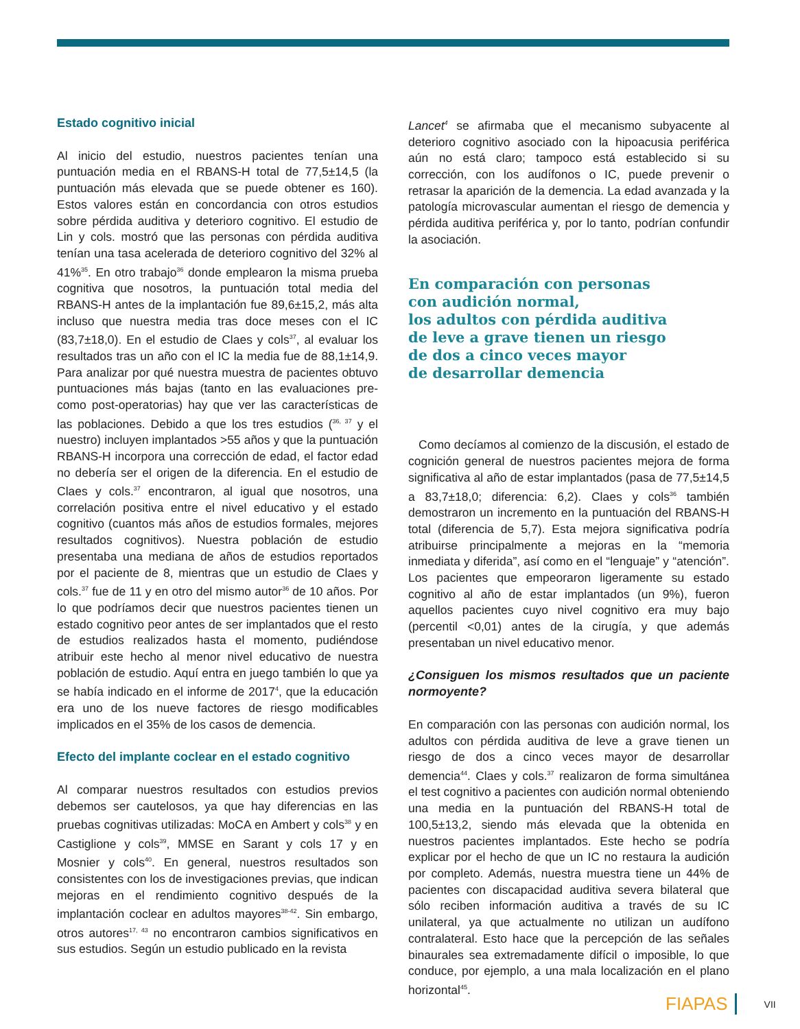Estado cognitivo inicial
Al inicio del estudio, nuestros pacientes tenían una puntuación media en el RBANS-H total de 77,5±14,5 (la puntuación más elevada que se puede obtener es 160). Estos valores están en concordancia con otros estudios sobre pérdida auditiva y deterioro cognitivo. El estudio de Lin y cols. mostró que las personas con pérdida auditiva tenían una tasa acelerada de deterioro cognitivo del 32% al 41%<sup>35</sup>. En otro trabajo<sup>36</sup> donde emplearon la misma prueba cognitiva que nosotros, la puntuación total media del RBANS-H antes de la implantación fue 89,6±15,2, más alta incluso que nuestra media tras doce meses con el IC (83,7±18,0). En el estudio de Claes y cols<sup>37</sup>, al evaluar los resultados tras un año con el IC la media fue de 88,1±14,9. Para analizar por qué nuestra muestra de pacientes obtuvo puntuaciones más bajas (tanto en las evaluaciones pre- como post-operatorias) hay que ver las características de las poblaciones. Debido a que los tres estudios (<sup>36, 37</sup> y el nuestro) incluyen implantados >55 años y que la puntuación RBANS-H incorpora una corrección de edad, el factor edad no debería ser el origen de la diferencia. En el estudio de Claes y cols.<sup>37</sup> encontraron, al igual que nosotros, una correlación positiva entre el nivel educativo y el estado cognitivo (cuantos más años de estudios formales, mejores resultados cognitivos). Nuestra población de estudio presentaba una mediana de años de estudios reportados por el paciente de 8, mientras que un estudio de Claes y cols.<sup>37</sup> fue de 11 y en otro del mismo autor<sup>36</sup> de 10 años. Por lo que podríamos decir que nuestros pacientes tienen un estado cognitivo peor antes de ser implantados que el resto de estudios realizados hasta el momento, pudiéndose atribuir este hecho al menor nivel educativo de nuestra población de estudio. Aquí entra en juego también lo que ya se había indicado en el informe de 2017<sup>4</sup>, que la educación era uno de los nueve factores de riesgo modificables implicados en el 35% de los casos de demencia.
Efecto del implante coclear en el estado cognitivo
Al comparar nuestros resultados con estudios previos debemos ser cautelosos, ya que hay diferencias en las pruebas cognitivas utilizadas: MoCA en Ambert y cols<sup>38</sup> y en Castiglione y cols<sup>39</sup>, MMSE en Sarant y cols 17 y en Mosnier y cols<sup>40</sup>. En general, nuestros resultados son consistentes con los de investigaciones previas, que indican mejoras en el rendimiento cognitivo después de la implantación coclear en adultos mayores<sup>38-42</sup>. Sin embargo, otros autores<sup>17, 43</sup> no encontraron cambios significativos en sus estudios. Según un estudio publicado en la revista
Lancet<sup>4</sup> se afirmaba que el mecanismo subyacente al deterioro cognitivo asociado con la hipoacusia periférica aún no está claro; tampoco está establecido si su corrección, con los audífonos o IC, puede prevenir o retrasar la aparición de la demencia. La edad avanzada y la patología microvascular aumentan el riesgo de demencia y pérdida auditiva periférica y, por lo tanto, podrían confundir la asociación.
En comparación con personas
con audición normal,
los adultos con pérdida auditiva
de leve a grave tienen un riesgo
de dos a cinco veces mayor
de desarrollar demencia
Como decíamos al comienzo de la discusión, el estado de cognición general de nuestros pacientes mejora de forma significativa al año de estar implantados (pasa de 77,5±14,5 a 83,7±18,0; diferencia: 6,2). Claes y cols<sup>36</sup> también demostraron un incremento en la puntuación del RBANS-H total (diferencia de 5,7). Esta mejora significativa podría atribuirse principalmente a mejoras en la “memoria inmediata y diferida”, así como en el “lenguaje” y “atención”. Los pacientes que empeoraron ligeramente su estado cognitivo al año de estar implantados (un 9%), fueron aquellos pacientes cuyo nivel cognitivo era muy bajo (percentil <0,01) antes de la cirugía, y que además presentaban un nivel educativo menor.
¿Consiguen los mismos resultados que un paciente normoyente?
En comparación con las personas con audición normal, los adultos con pérdida auditiva de leve a grave tienen un riesgo de dos a cinco veces mayor de desarrollar demencia<sup>44</sup>. Claes y cols.<sup>37</sup> realizaron de forma simultánea el test cognitivo a pacientes con audición normal obteniendo una media en la puntuación del RBANS-H total de 100,5±13,2, siendo más elevada que la obtenida en nuestros pacientes implantados. Este hecho se podría explicar por el hecho de que un IC no restaura la audición por completo. Además, nuestra muestra tiene un 44% de pacientes con discapacidad auditiva severa bilateral que sólo reciben información auditiva a través de su IC unilateral, ya que actualmente no utilizan un audífono contralateral. Esto hace que la percepción de las señales binaurales sea extremadamente difícil o imposible, lo que conduce, por ejemplo, a una mala localización en el plano horizontal<sup>45</sup>.
FIAPAS VII